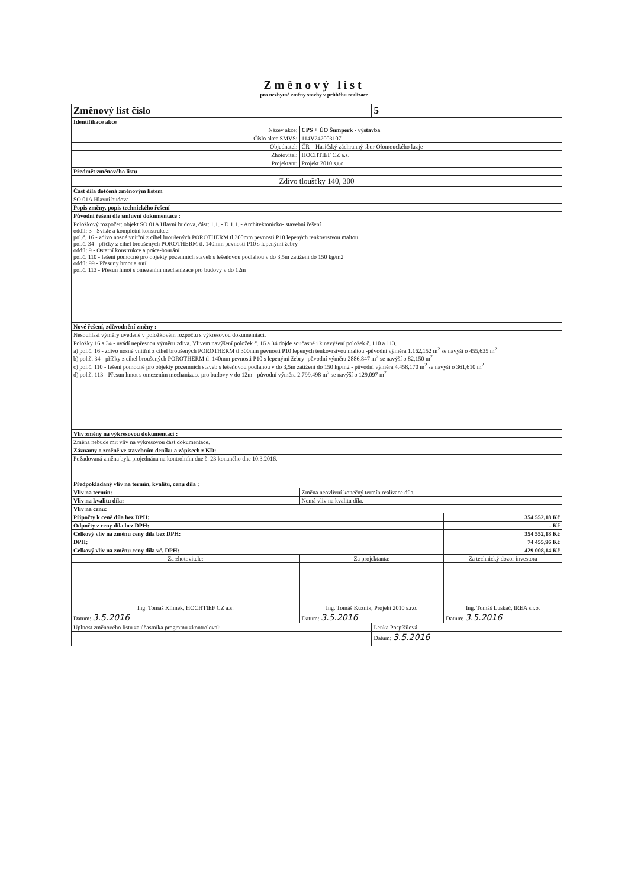Změnový list
pro nezbytné změny stavby v průběhu realizace
| Změnový list číslo | | 5 | |
| Identifikace akce | | | |
| Název akce: | CPS + ÚO Šumperk - výstavba | | |
| Číslo akce SMVS: | 114V242003107 | | |
| Objednatel: | ČR – Hasičský záchranný sbor Olomouckého kraje | | |
| Zhotovitel: | HOCHTIEF CZ a.s. | | |
| Projektant: | Projekt 2010 s.r.o. | | |
| Předmět změnového listu | | | |
| Zdivo tloušťky 140, 300 | | | |
| Část díla dotčená změnovým listem | | | |
| SO 01A Hlavní budova | | | |
| Popis změny, popis technického řešení | | | |
| Původní řešení dle smluvní dokumentace : | | | |
| Položkový rozpočet: objekt SO 01A Hlavní budova, část: 1.1. - D 1.1. - Architektonicko- stavební řešení oddíl: 3 - Svislé a kompletní konstrukce: pol.č. 16 - zdivo nosné vnitřní z cihel broušených POROTHERM tl.300mm pevnosti P10 lepených tenkovrstvou maltou pol.č. 34 - příčky z cihel broušených POROTHERM tl. 140mm pevnosti P10 s lepenými žebry oddíl: 9 - Ostatní konstrukce a práce-bourání pol.č. 110 - lešení pomocné pro objekty pozemních staveb s lešeňovou podlahou v do 3,5m zatížení do 150 kg/m2 oddíl: 99 - Přesuny hmot a sutí pol.č. 113 - Přesun hmot s omezením mechanizace pro budovy v do 12m | | | |
| Nové řešení, zdůvodnění změny : | | | |
| Nesouhlasí výměry uvedené v položkovém rozpočtu s výkresovou dokumemtací. | | | |
| Položky 16 a 34 - uvádí nepřesnou výměru zdiva. Vlivem navýšení položek č. 16 a 34 dojde současně i k navýšení položek č. 110 a 113. a) pol.č. 16 - zdivo nosné vnitřní z cihel broušených POROTHERM tl.300mm pevnosti P10 lepených tenkovrstvou maltou -původní výměra 1.162,152 m<sup>2</sup> se navýší o 455,635 m<sup>2</sup> b) pol.č. 34 - příčky z cihel broušených POROTHERM tl. 140mm pevnosti P10 s lepenými žebry- původní výměra 2886,847 m<sup>2</sup> se navýší o 82,150 m<sup>2</sup> c) pol.č. 110 - lešení pomocné pro objekty pozemních staveb s lešeňovou podlahou v do 3,5m zatížení do 150 kg/m2 - původní výměra 4.458,170 m<sup>2</sup> se navýší o 361,610 m<sup>2</sup> d) pol.č. 113 - Přesun hmot s omezením mechanizace pro budovy v do 12m - původní výměra 2.799,498 m<sup>2</sup> se navýší o 129,097 m<sup>2</sup> | | | |
| Vliv změny na výkresovou dokumentaci : | | | |
| Změna nebude mít vliv na výkresovou část dokumentace. | | | |
| Záznamy o změně ve stavebním deníku a zápisech z KD: | | | |
| Požadovaná změna byla projednána na kontrolním dne č. 23 konaného dne 10.3.2016. | | | |
| Předpokládaný vliv na termín, kvalitu, cenu díla : | | | |
| Vliv na termín: | Změna neovlivní konečný termín realizace díla. | | |
| Vliv na kvalitu díla: | Nemá vliv na kvalitu díla. | | |
| Vliv na cenu: | | | |
| Připočty k ceně díla bez DPH: | | | 354 552,18 Kč |
| Odpočty z ceny díla bez DPH: | | | - Kč |
| Celkový vliv na změnu ceny díla bez DPH: | | | 354 552,18 Kč |
| DPH: | | | 74 455,96 Kč |
| Celkový vliv na změnu ceny díla vč. DPH: | | | 429 008,14 Kč |
| Za zhotovitele: | Za projektanta: | | Za technický dozor investora |
| Ing. Tomáš Klímek, HOCHTIEF CZ a.s. | Ing. Tomáš Kuzník, Projekt 2010 s.r.o. | | Ing. Tomáš Luskač, IREA s.r.o. |
| Datum: 3.5.2016 | Datum: 3.5.2016 | | Datum: 3.5.2016 |
| Úplnost změnového listu za účastníka programu zkontroloval: | | Lenka Pospíšilová | |
| | | Datum: 3.5.2016 | |